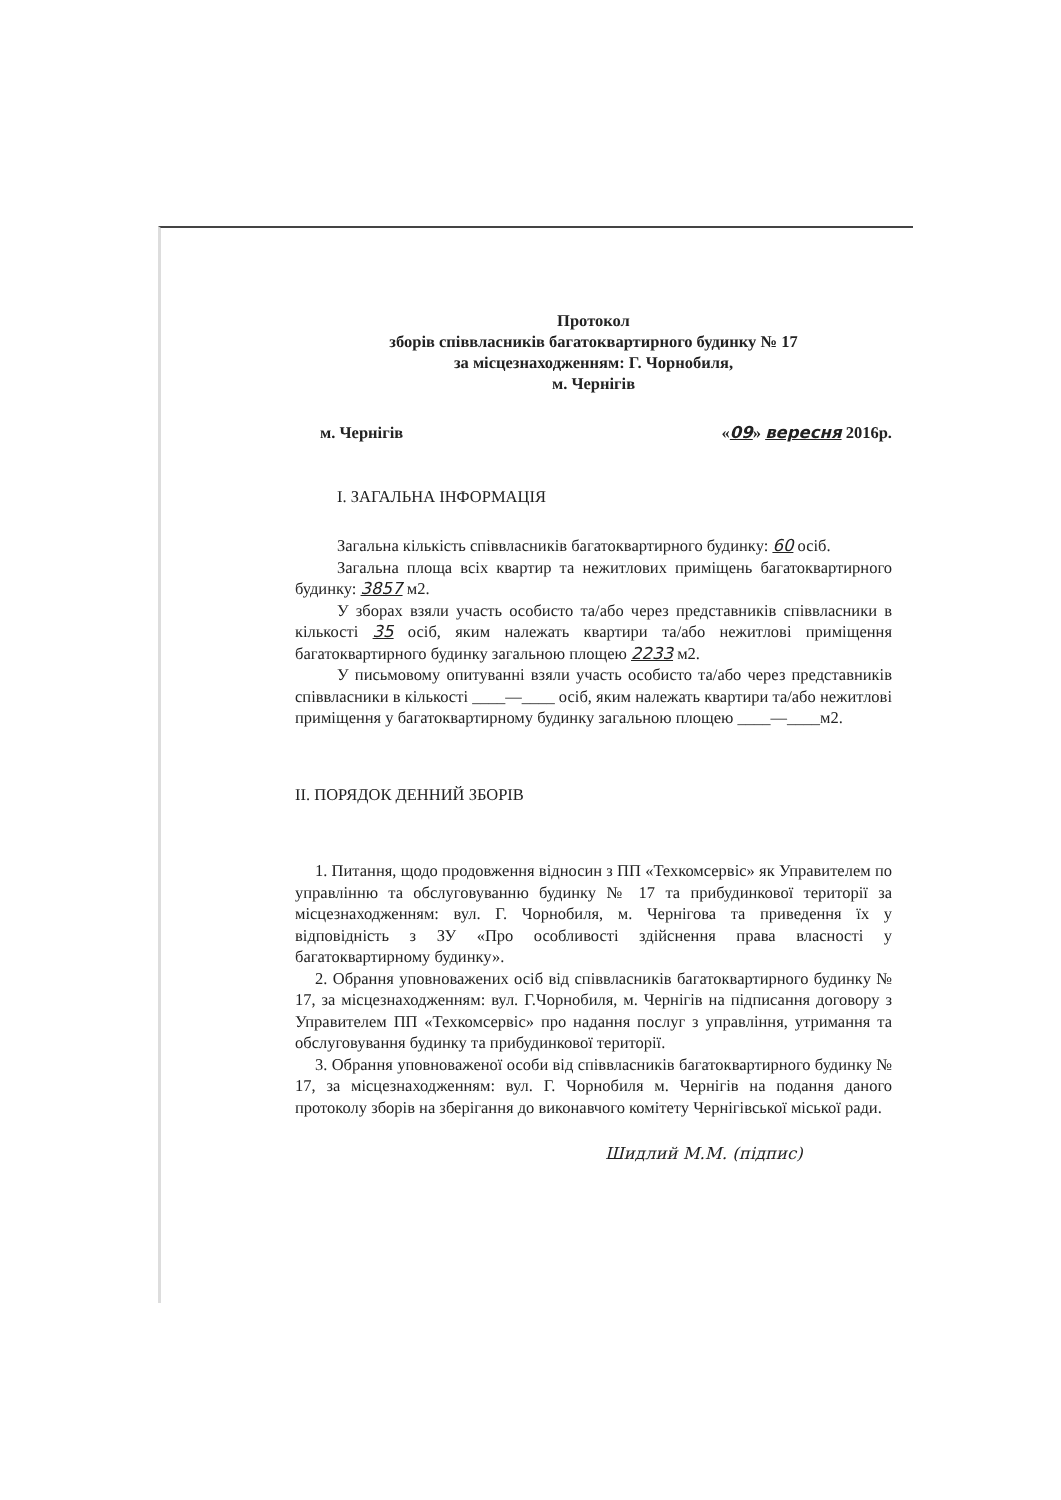Протокол
зборів співвласників багатоквартирного будинку № 17
за місцезнаходженням: Г. Чорнобиля,
м. Чернігів
м. Чернігів «09» вересня 2016р.
І. ЗАГАЛЬНА ІНФОРМАЦІЯ
Загальна кількість співвласників багатоквартирного будинку: 60 осіб.
Загальна площа всіх квартир та нежитлових приміщень багатоквартирного будинку: 3857 м2.
У зборах взяли участь особисто та/або через представників співвласники в кількості 35 осіб, яким належать квартири та/або нежитлові приміщення багатоквартирного будинку загальною площею 2233 м2.
У письмовому опитуванні взяли участь особисто та/або через представників співвласники в кількості ____—____ осіб, яким належать квартири та/або нежитлові приміщення у багатоквартирному будинку загальною площею ____—____м2.
ІІ. ПОРЯДОК ДЕННИЙ ЗБОРІВ
1. Питання, щодо продовження відносин з ПП «Техкомсервіс» як Управителем по управлінню та обслуговуванню будинку № 17 та прибудинкової території за місцезнаходженням: вул. Г. Чорнобиля, м. Чернігова та приведення їх у відповідність з ЗУ «Про особливості здійснення права власності у багатоквартирному будинку».
2. Обрання уповноважених осіб від співвласників багатоквартирного будинку № 17, за місцезнаходженням: вул. Г.Чорнобиля, м. Чернігів на підписання договору з Управителем ПП «Техкомсервіс» про надання послуг з управління, утримання та обслуговування будинку та прибудинкової території.
3. Обрання уповноваженої особи від співвласників багатоквартирного будинку № 17, за місцезнаходженням: вул. Г. Чорнобиля м. Чернігів на подання даного протоколу зборів на зберігання до виконавчого комітету Чернігівської міської ради.
Шидлий М.М. (підпис)